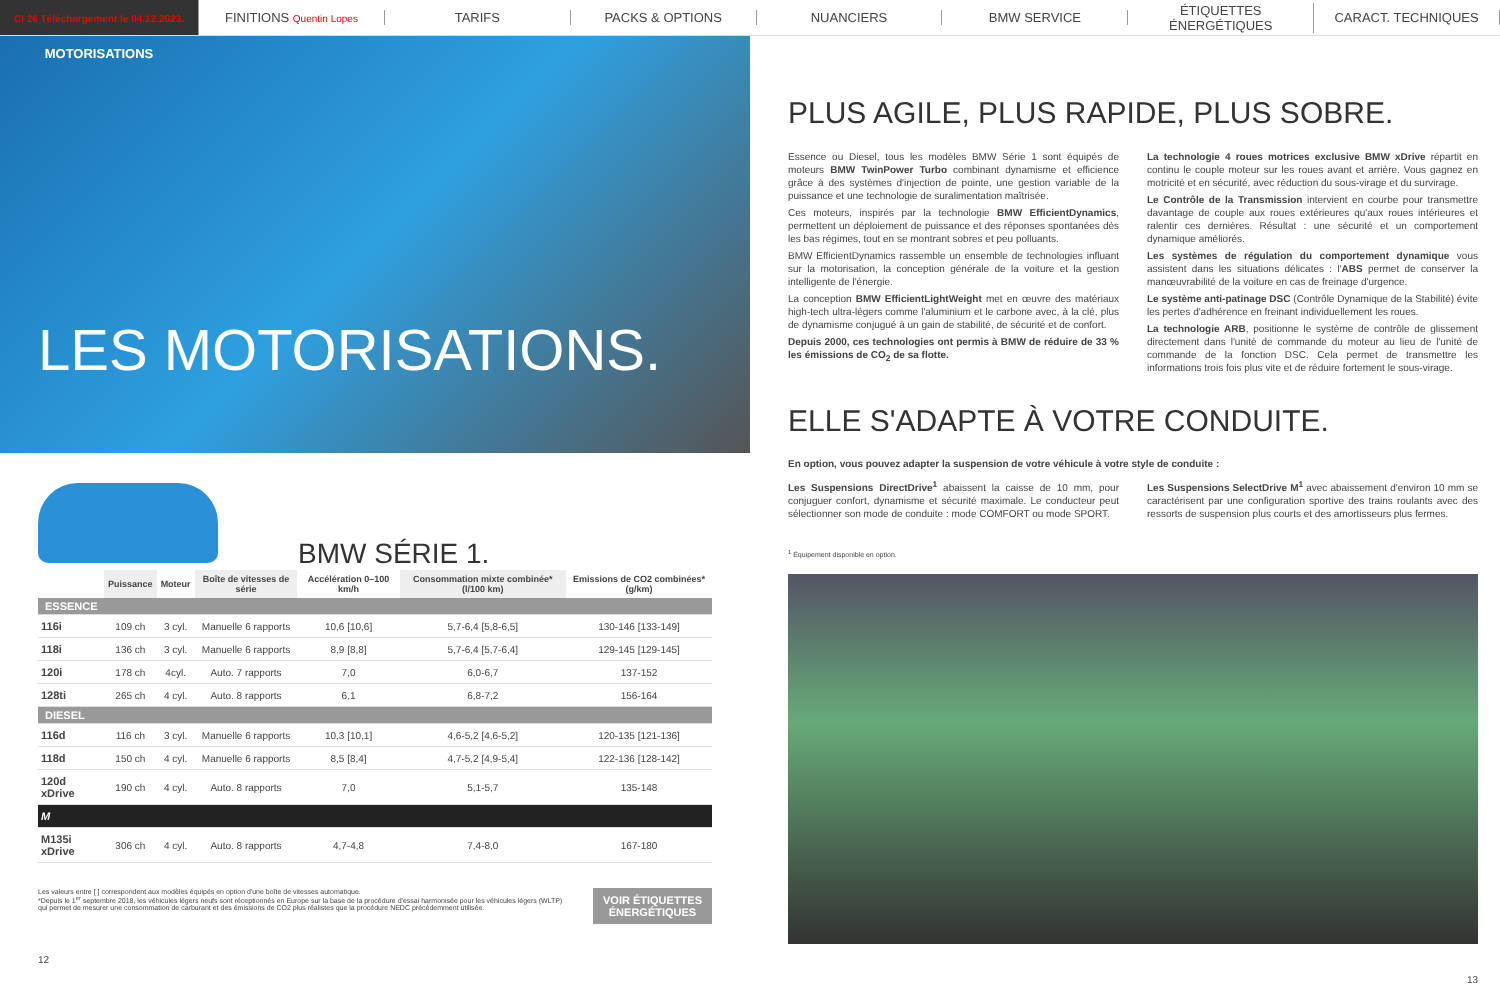CI 26 Téléchargement le 04.12.2023. MOTORISATIONS
FINITIONS Quentin Lopes
TARIFS PACKS & OPTIONS NUANCIERS BMW SERVICE ÉTIQUETTES ÉNERGÉTIQUES CARACT. TECHNIQUES
LES MOTORISATIONS.
BMW SÉRIE 1.
| | Puissance | Moteur | Boîte de vitesses de série | Accélération 0–100 km/h | Consommation mixte combinée* (l/100 km) | Emissions de CO2 combinées* (g/km) |
| --- | --- | --- | --- | --- | --- | --- |
| ESSENCE | | | | | | |
| 116i | 109 ch | 3 cyl. | Manuelle 6 rapports | 10,6 [10,6] | 5,7-6,4 [5,8-6,5] | 130-146 [133-149] |
| 118i | 136 ch | 3 cyl. | Manuelle 6 rapports | 8,9 [8,8] | 5,7-6,4 [5,7-6,4] | 129-145 [129-145] |
| 120i | 178 ch | 4cyl. | Auto. 7 rapports | 7,0 | 6,0-6,7 | 137-152 |
| 128ti | 265 ch | 4 cyl. | Auto. 8 rapports | 6,1 | 6,8-7,2 | 156-164 |
| DIESEL | | | | | | |
| 116d | 116 ch | 3 cyl. | Manuelle 6 rapports | 10,3 [10,1] | 4,6-5,2 [4,6-5,2] | 120-135 [121-136] |
| 118d | 150 ch | 4 cyl. | Manuelle 6 rapports | 8,5 [8,4] | 4,7-5,2 [4,9-5,4] | 122-136 [128-142] |
| 120d xDrive | 190 ch | 4 cyl. | Auto. 8 rapports | 7,0 | 5,1-5,7 | 135-148 |
| M | | | | | | |
| M135i xDrive | 306 ch | 4 cyl. | Auto. 8 rapports | 4,7-4,8 | 7,4-8,0 | 167-180 |
Les valeurs entre [ ] correspondent aux modèles équipés en option d'une boîte de vitesses automatique.
*Depuis le 1<sup>er</sup> septembre 2018, les véhicules légers neufs sont réceptionnés en Europe sur la base de la procédure d'essai harmonisée pour les véhicules légers (WLTP) qui permet de mesurer une consommation de carburant et des émissions de CO2 plus réalistes que la procédure NEDC précédemment utilisée.
VOIR ÉTIQUETTES
ÉNERGÉTIQUES
12
PLUS AGILE, PLUS RAPIDE, PLUS SOBRE.
Essence ou Diesel, tous les modèles BMW Série 1 sont équipés de moteurs BMW TwinPower Turbo combinant dynamisme et efficience grâce à des systèmes d'injection de pointe, une gestion variable de la puissance et une technologie de suralimentation maîtrisée.
Ces moteurs, inspirés par la technologie BMW EfficientDynamics, permettent un déploiement de puissance et des réponses spontanées dès les bas régimes, tout en se montrant sobres et peu polluants.
BMW EfficientDynamics rassemble un ensemble de technologies influant sur la motorisation, la conception générale de la voiture et la gestion intelligente de l'énergie.
La conception BMW EfficientLightWeight met en œuvre des matériaux high-tech ultra-légers comme l'aluminium et le carbone avec, à la clé, plus de dynamisme conjugué à un gain de stabilité, de sécurité et de confort.
Depuis 2000, ces technologies ont permis à BMW de réduire de 33 % les émissions de CO<sub>2</sub> de sa flotte.
La technologie 4 roues motrices exclusive BMW xDrive répartit en continu le couple moteur sur les roues avant et arrière. Vous gagnez en motricité et en sécurité, avec réduction du sous-virage et du survirage.
Le Contrôle de la Transmission intervient en courbe pour transmettre davantage de couple aux roues extérieures qu'aux roues intérieures et ralentir ces dernières. Résultat : une sécurité et un comportement dynamique améliorés.
Les systèmes de régulation du comportement dynamique vous assistent dans les situations délicates : l'ABS permet de conserver la manœuvrabilité de la voiture en cas de freinage d'urgence.
Le système anti-patinage DSC (Contrôle Dynamique de la Stabilité) évite les pertes d'adhérence en freinant individuellement les roues.
La technologie ARB, positionne le système de contrôle de glissement directement dans l'unité de commande du moteur au lieu de l'unité de commande de la fonction DSC. Cela permet de transmettre les informations trois fois plus vite et de réduire fortement le sous-virage.
ELLE S'ADAPTE À VOTRE CONDUITE.
En option, vous pouvez adapter la suspension de votre véhicule à votre style de conduite :
Les Suspensions DirectDrive<sup>1</sup> abaissent la caisse de 10 mm, pour conjuguer confort, dynamisme et sécurité maximale. Le conducteur peut sélectionner son mode de conduite : mode COMFORT ou mode SPORT.
Les Suspensions SelectDrive M<sup>1</sup> avec abaissement d'environ 10 mm se caractérisent par une configuration sportive des trains roulants avec des ressorts de suspension plus courts et des amortisseurs plus fermes.
<sup>1</sup> Équipement disponible en option.
13